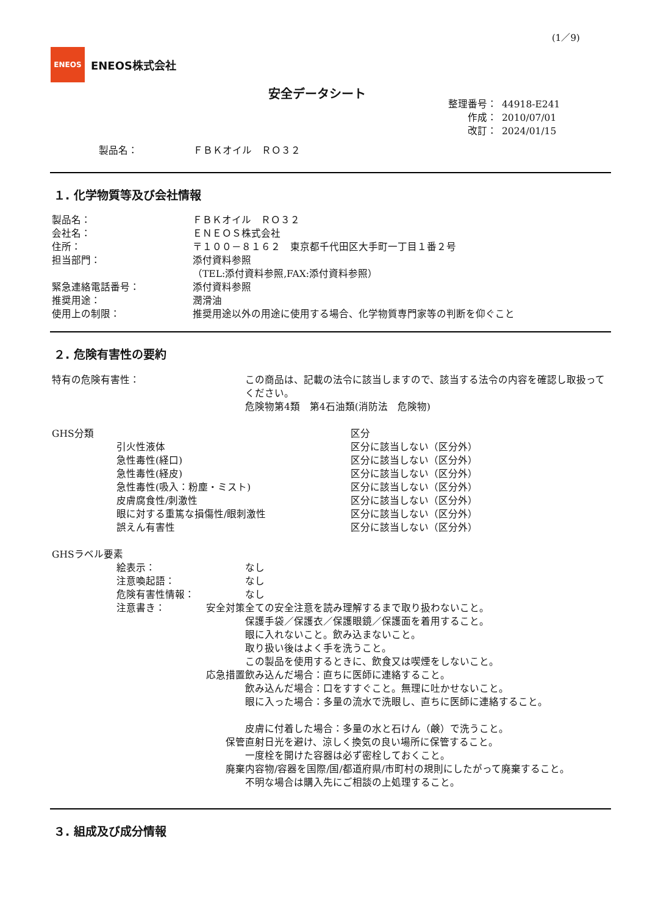(1／9)
ENEOS
ENEOS株式会社
安全データシート
整理番号： 44918-E241
作成： 2010/07/01
改訂： 2024/01/15
製品名： ＦＢＫオイル　ＲＯ３２
１. 化学物質等及び会社情報
製品名： ＦＢＫオイル　ＲＯ３２
会社名： ＥＮＥＯＳ株式会社
住所： 〒１００－８１６２　東京都千代田区大手町一丁目１番２号
担当部門： 添付資料参照
（TEL:添付資料参照,FAX:添付資料参照）
緊急連絡電話番号： 添付資料参照
推奨用途： 潤滑油
使用上の制限： 推奨用途以外の用途に使用する場合、化学物質専門家等の判断を仰ぐこと
２. 危険有害性の要約
特有の危険有害性： この商品は、記載の法令に該当しますので、該当する法令の内容を確認し取扱ってください。
危険物第4類　第4石油類(消防法　危険物)
GHS分類 区分
引火性液体 区分に該当しない（区分外）
急性毒性(経口) 区分に該当しない（区分外）
急性毒性(経皮) 区分に該当しない（区分外）
急性毒性(吸入：粉塵・ミスト) 区分に該当しない（区分外）
皮膚腐食性/刺激性 区分に該当しない（区分外）
眼に対する重篤な損傷性/眼刺激性 区分に該当しない（区分外）
誤えん有害性 区分に該当しない（区分外）
GHSラベル要素
絵表示： なし
注意喚起語： なし
危険有害性情報： なし
注意書き： 安全対策 全ての安全注意を読み理解するまで取り扱わないこと。
保護手袋／保護衣／保護眼鏡／保護面を着用すること。
眼に入れないこと。飲み込まないこと。
取り扱い後はよく手を洗うこと。
この製品を使用するときに、飲食又は喫煙をしないこと。
応急措置 飲み込んだ場合：直ちに医師に連絡すること。
飲み込んだ場合：口をすすぐこと。無理に吐かせないこと。
眼に入った場合：多量の流水で洗眼し、直ちに医師に連絡すること。
皮膚に付着した場合：多量の水と石けん（鹸）で洗うこと。
保管 直射日光を避け、涼しく換気の良い場所に保管すること。
一度栓を開けた容器は必ず密栓しておくこと。
廃棄 内容物/容器を国際/国/都道府県/市町村の規則にしたがって廃棄すること。
不明な場合は購入先にご相談の上処理すること。
３. 組成及び成分情報